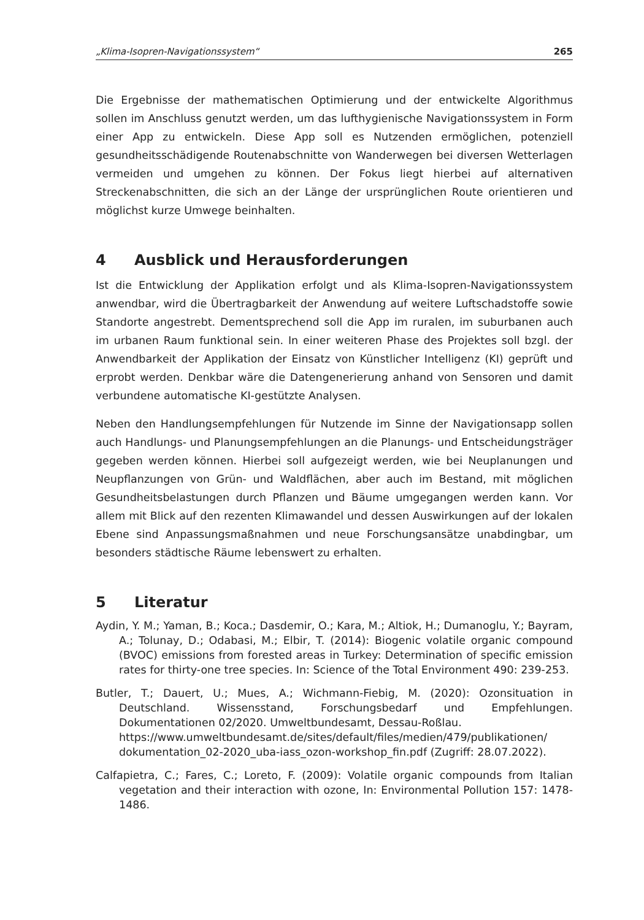„Klima-Isopren-Navigationssystem“265
Die Ergebnisse der mathematischen Optimierung und der entwickelte Algorithmus sollen im Anschluss genutzt werden, um das lufthygienische Navigationssystem in Form einer App zu entwickeln. Diese App soll es Nutzenden ermöglichen, potenziell gesundheitsschädigende Routenabschnitte von Wanderwegen bei diversen Wetterlagen vermeiden und umgehen zu können. Der Fokus liegt hierbei auf alternativen Streckenabschnitten, die sich an der Länge der ursprünglichen Route orientieren und möglichst kurze Umwege beinhalten.
4 Ausblick und Herausforderungen
Ist die Entwicklung der Applikation erfolgt und als Klima-Isopren-Navigationssystem anwendbar, wird die Übertragbarkeit der Anwendung auf weitere Luftschadstoffe sowie Standorte angestrebt. Dementsprechend soll die App im ruralen, im suburbanen auch im urbanen Raum funktional sein. In einer weiteren Phase des Projektes soll bzgl. der Anwendbarkeit der Applikation der Einsatz von Künstlicher Intelligenz (KI) geprüft und erprobt werden. Denkbar wäre die Datengenerierung anhand von Sensoren und damit verbundene automatische KI-gestützte Analysen.
Neben den Handlungsempfehlungen für Nutzende im Sinne der Navigationsapp sollen auch Handlungs- und Planungsempfehlungen an die Planungs- und Entscheidungsträger gegeben werden können. Hierbei soll aufgezeigt werden, wie bei Neuplanungen und Neupflanzungen von Grün- und Waldflächen, aber auch im Bestand, mit möglichen Gesundheitsbelastungen durch Pflanzen und Bäume umgegangen werden kann. Vor allem mit Blick auf den rezenten Klimawandel und dessen Auswirkungen auf der lokalen Ebene sind Anpassungsmaßnahmen und neue Forschungsansätze unabdingbar, um besonders städtische Räume lebenswert zu erhalten.
5 Literatur
Aydin, Y. M.; Yaman, B.; Koca.; Dasdemir, O.; Kara, M.; Altiok, H.; Dumanoglu, Y.; Bayram, A.; Tolunay, D.; Odabasi, M.; Elbir, T. (2014): Biogenic volatile organic compound (BVOC) emissions from forested areas in Turkey: Determination of specific emission rates for thirty-one tree species. In: Science of the Total Environment 490: 239-253.
Butler, T.; Dauert, U.; Mues, A.; Wichmann-Fiebig, M. (2020): Ozonsituation in Deutschland. Wissensstand, Forschungsbedarf und Empfehlungen. Dokumentationen 02/2020. Umweltbundesamt, Dessau-Roßlau.
https://www.umweltbundesamt.de/sites/default/files/medien/479/publikationen/ dokumentation_02-2020_uba-iass_ozon-workshop_fin.pdf (Zugriff: 28.07.2022).
Calfapietra, C.; Fares, C.; Loreto, F. (2009): Volatile organic compounds from Italian vegetation and their interaction with ozone, In: Environmental Pollution 157: 1478-1486.